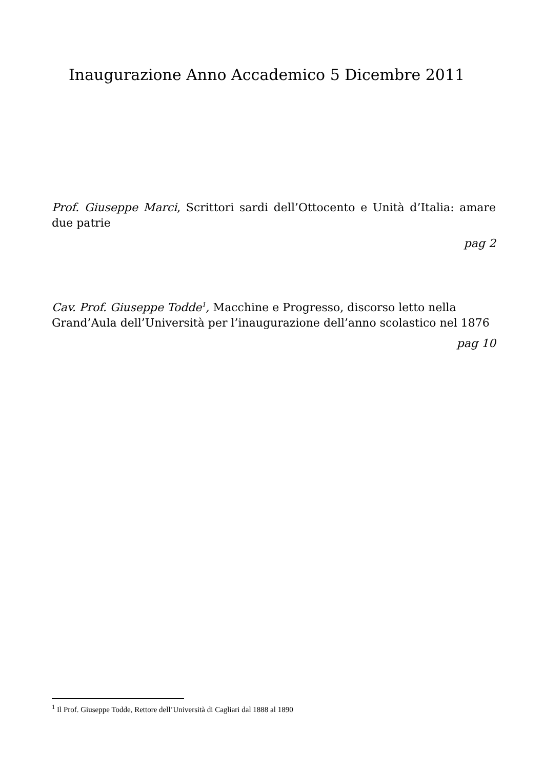Inaugurazione Anno Accademico 5 Dicembre 2011
Prof. Giuseppe Marci, Scrittori sardi dell’Ottocento e Unità d’Italia: amare due patrie
pag 2
Cav. Prof. Giuseppe Todde<sup>1</sup>, Macchine e Progresso, discorso letto nella Grand’Aula dell’Università per l’inaugurazione dell’anno scolastico nel 1876
pag 10
<sup>1</sup> Il Prof. Giuseppe Todde, Rettore dell’Università di Cagliari dal 1888 al 1890